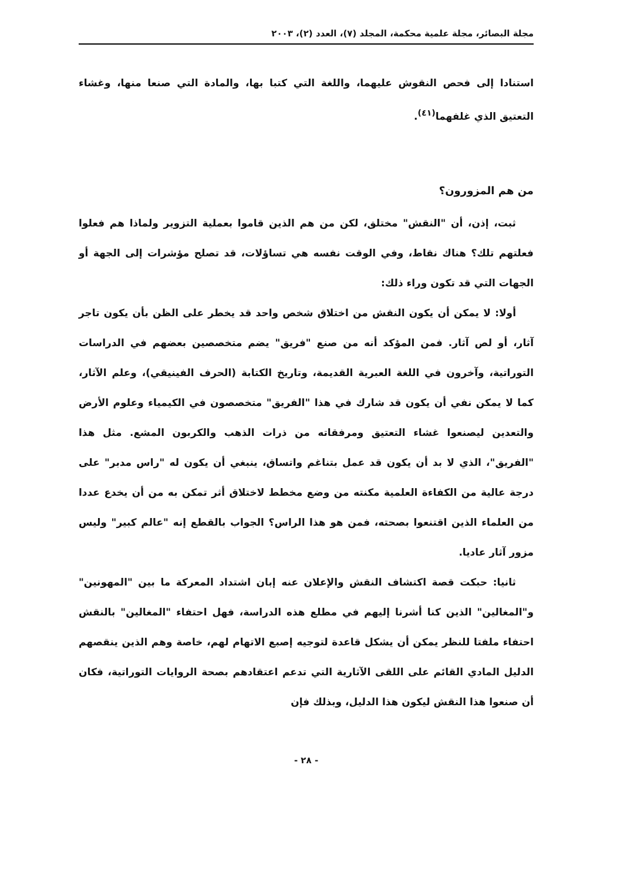مجلة البصائر، مجلة علمية محكمة، المجلد (٧)، العدد (٢)، ٢٠٠٣
استنادا إلى فحص النقوش عليهما، واللغة التي كتبا بها، والمادة التي صنعا منها، وغشاء التعتيق الذي غلفهما<sup>(٤١)</sup>.
من هم المزورون؟
ثبت، إذن، أن "النقش" مختلق، لكن من هم الذين قاموا بعملية التزوير ولماذا هم فعلوا فعلتهم تلك؟ هناك نقاط، وفي الوقت نفسه هي تساؤلات، قد تصلح مؤشرات إلى الجهة أو الجهات التي قد تكون وراء ذلك:
أولا: لا يمكن أن يكون النقش من اختلاق شخص واحد قد يخطر على الظن بأن يكون تاجر آثار، أو لص آثار. فمن المؤكد أنه من صنع "فريق" يضم متخصصين بعضهم في الدراسات التوراتية، وآخرون في اللغة العبرية القديمة، وتاريخ الكتابة (الحرف الفينيقي)، وعلم الآثار، كما لا يمكن نفي أن يكون قد شارك في هذا "الفريق" متخصصون في الكيمياء وعلوم الأرض والتعدين ليصنعوا غشاء التعتيق ومرفقاته من ذرات الذهب والكربون المشع. مثل هذا "الفريق"، الذي لا بد أن يكون قد عمل بتناغم واتساق، ينبغي أن يكون له "راس مدبر" على درجة عالية من الكفاءة العلمية مكنته من وضع مخطط لاختلاق أثر تمكن به من أن يخدع عددا من العلماء الذين اقتنعوا بصحته، فمن هو هذا الراس؟ الجواب بالقطع إنه "عالم كبير" وليس مزور آثار عاديا.
ثانيا: حبكت قصة اكتشاف النقش والإعلان عنه إبان اشتداد المعركة ما بين "المهونين" و"المغالين" الذين كنا أشرنا إليهم في مطلع هذه الدراسة، فهل احتفاء "المغالين" بالنقش احتفاء ملفتا للنظر يمكن أن يشكل قاعدة لتوجيه إصبع الاتهام لهم، خاصة وهم الذين ينقصهم الدليل المادي القائم على اللقى الآثارية التي تدعم اعتقادهم بصحة الروايات التوراتية، فكان أن صنعوا هذا النقش ليكون هذا الدليل، وبذلك فإن
- ٢٨ -